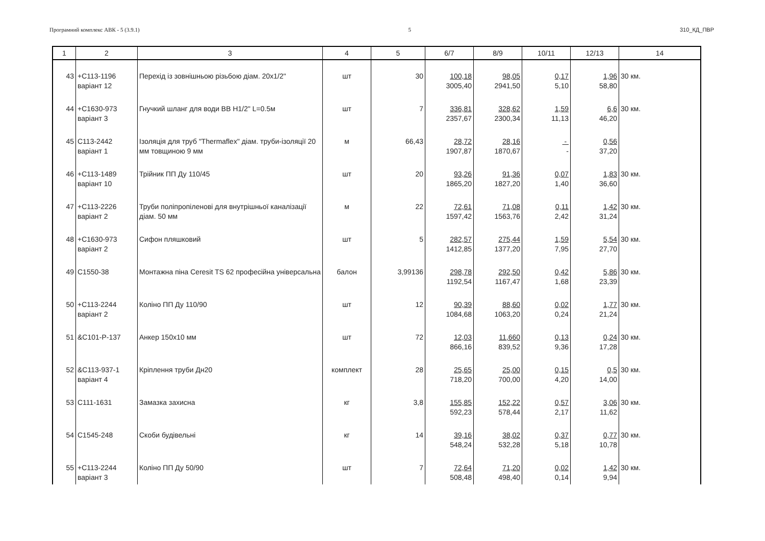Програмний комплекс АВК - 5 (3.9.1) 5 310_КД_ПВР
| 1 | 2 | 3 | 4 | 5 | 6/7 | 8/9 | 10/11 | 12/13 | 14 |
| --- | --- | --- | --- | --- | --- | --- | --- | --- | --- |
| 43 | +С113-1196 варіант 12 | Перехід із зовнішньою різьбою діам. 20х1/2" | шт | 30 | 100,18 3005,40 | 98,05 2941,50 | 0,17 5,10 | 1,96 58,80 | 30 км. |
| 44 | +С1630-973 варіант 3 | Гнучкий шланг для води ВВ Н1/2" L=0.5м | шт | 7 | 336,81 2357,67 | 328,62 2300,34 | 1,59 11,13 | 6,6 46,20 | 30 км. |
| 45 | С113-2442 варіант 1 | Ізоляція для труб "Thermaflex" діам. труби-ізоляції 20 мм товщиною 9 мм | м | 66,43 | 28,72 1907,87 | 28,16 1870,67 | - - | 0,56 37,20 | |
| 46 | +С113-1489 варіант 10 | Трійник ПП Ду 110/45 | шт | 20 | 93,26 1865,20 | 91,36 1827,20 | 0,07 1,40 | 1,83 36,60 | 30 км. |
| 47 | +С113-2226 варіант 2 | Труби поліпропіленові для внутрішньої каналізації діам. 50 мм | м | 22 | 72,61 1597,42 | 71,08 1563,76 | 0,11 2,42 | 1,42 31,24 | 30 км. |
| 48 | +С1630-973 варіант 2 | Сифон пляшковий | шт | 5 | 282,57 1412,85 | 275,44 1377,20 | 1,59 7,95 | 5,54 27,70 | 30 км. |
| 49 | С1550-38 | Монтажна піна Ceresit TS 62 професійна універсальна | балон | 3,99136 | 298,78 1192,54 | 292,50 1167,47 | 0,42 1,68 | 5,86 23,39 | 30 км. |
| 50 | +С113-2244 варіант 2 | Коліно ПП Ду 110/90 | шт | 12 | 90,39 1084,68 | 88,60 1063,20 | 0,02 0,24 | 1,77 21,24 | 30 км. |
| 51 | &С101-Р-137 | Анкер 150х10 мм | шт | 72 | 12,03 866,16 | 11,660 839,52 | 0,13 9,36 | 0,24 17,28 | 30 км. |
| 52 | &С113-937-1 варіант 4 | Кріплення труби Дн20 | комплект | 28 | 25,65 718,20 | 25,00 700,00 | 0,15 4,20 | 0,5 14,00 | 30 км. |
| 53 | С111-1631 | Замазка захисна | кг | 3,8 | 155,85 592,23 | 152,22 578,44 | 0,57 2,17 | 3,06 11,62 | 30 км. |
| 54 | С1545-248 | Скоби будівельні | кг | 14 | 39,16 548,24 | 38,02 532,28 | 0,37 5,18 | 0,77 10,78 | 30 км. |
| 55 | +С113-2244 варіант 3 | Коліно ПП Ду 50/90 | шт | 7 | 72,64 508,48 | 71,20 498,40 | 0,02 0,14 | 1,42 9,94 | 30 км. |